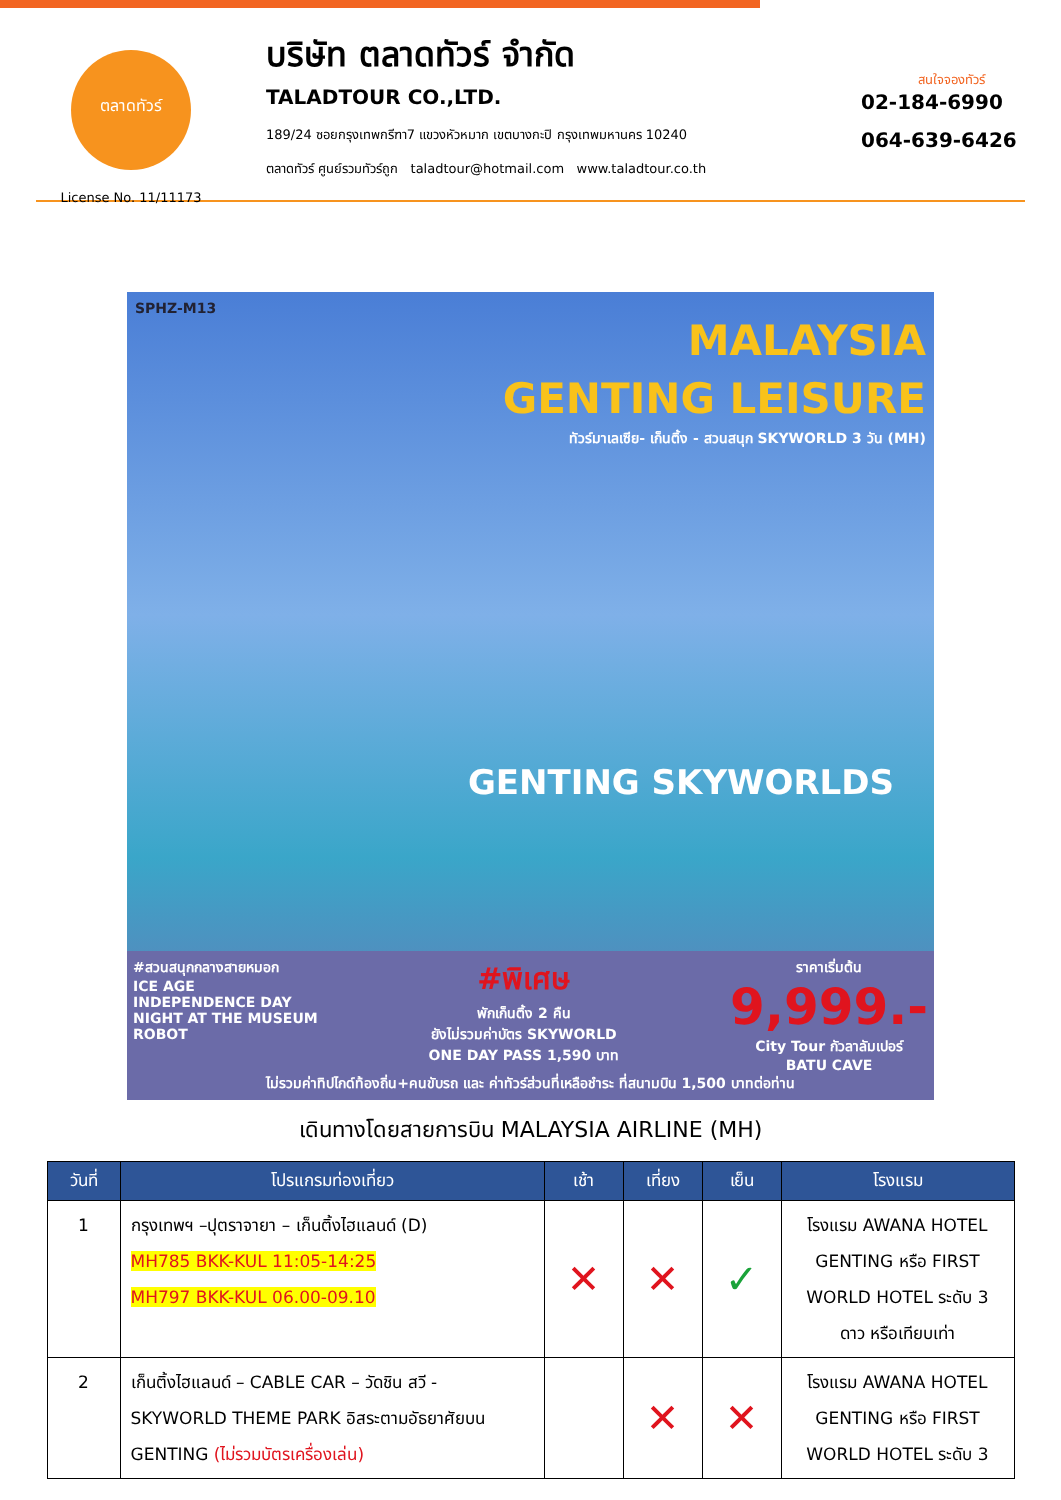ตลาดทัวร์
License No. 11/11173
บริษัท ตลาดทัวร์ จำกัด
TALADTOUR CO.,LTD.
189/24 ซอยกรุงเทพกรีฑา7 แขวงหัวหมาก เขตบางกะปิ กรุงเทพมหานคร 10240
ตลาดทัวร์ ศูนย์รวมทัวร์ถูก taladtour@hotmail.com www.taladtour.co.th
สนใจจองทัวร์
02-184-6990
064-639-6426
SPHZ-M13
MALAYSIA
GENTING LEISURE
ทัวร์มาเลเซีย- เก็นติ้ง - สวนสนุก SKYWORLD 3 วัน (MH)
GENTING SKYWORLDS
#สวนสนุกกลางสายหมอก
ICE AGE
INDEPENDENCE DAY
NIGHT AT THE MUSEUM
ROBOT
#พิเศษ
พักเก็นติ้ง 2 คืน
ยังไม่รวมค่าบัตร SKYWORLD
ONE DAY PASS 1,590 บาท
ราคาเริ่มต้น
9,999.-
City Tour กัวลาลัมเปอร์
BATU CAVE
ไม่รวมค่าทิปไกด์ท้องถิ่น+คนขับรถ และ ค่าทัวร์ส่วนที่เหลือชำระ ที่สนามบิน 1,500 บาทต่อท่าน
เดินทางโดยสายการบิน MALAYSIA AIRLINE (MH)
| วันที่ | โปรแกรมท่องเที่ยว | เช้า | เที่ยง | เย็น | โรงแรม |
| --- | --- | --- | --- | --- | --- |
| 1 | กรุงเทพฯ –ปุตราจายา – เก็นติ้งไฮแลนด์ (D) MH785 BKK-KUL 11:05-14:25 MH797 BKK-KUL 06.00-09.10 | ✕ | ✕ | ✓ | โรงแรม AWANA HOTEL GENTING หรือ FIRST WORLD HOTEL ระดับ 3 ดาว หรือเทียบเท่า |
| 2 | เก็นติ้งไฮแลนด์ – CABLE CAR – วัดชิน สวี - SKYWORLD THEME PARK อิสระตามอัธยาศัยบน GENTING (ไม่รวมบัตรเครื่องเล่น) | | ✕ | ✕ | โรงแรม AWANA HOTEL GENTING หรือ FIRST WORLD HOTEL ระดับ 3 |